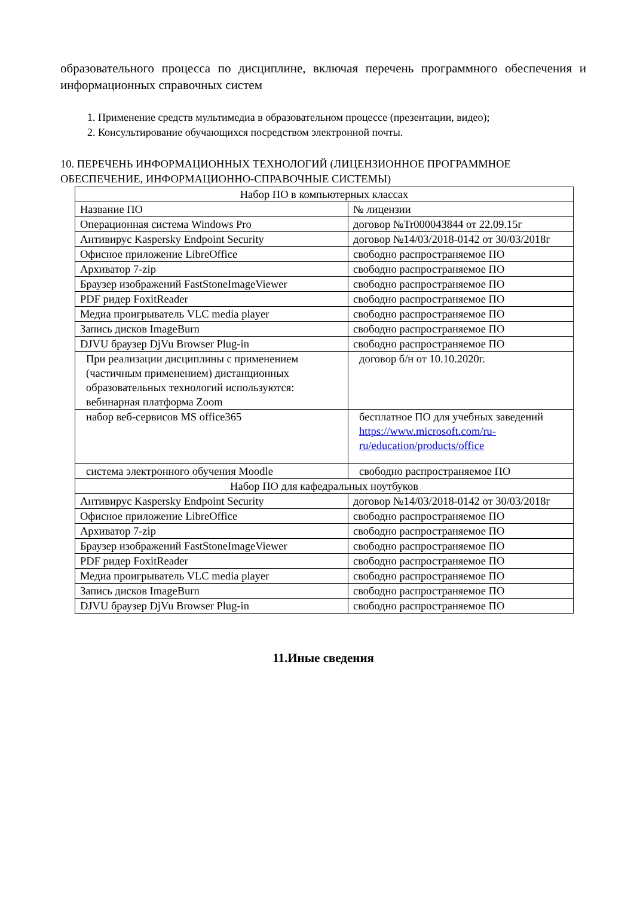образовательного процесса по дисциплине, включая перечень программного обеспечения и информационных справочных систем
1. Применение средств мультимедиа в образовательном процессе (презентации, видео);
2. Консультирование обучающихся посредством электронной почты.
10. ПЕРЕЧЕНЬ ИНФОРМАЦИОННЫХ ТЕХНОЛОГИЙ (ЛИЦЕНЗИОННОЕ ПРОГРАММНОЕ ОБЕСПЕЧЕНИЕ, ИНФОРМАЦИОННО-СПРАВОЧНЫЕ СИСТЕМЫ)
| Набор ПО в компьютерных классах | |
| Название ПО | № лицензии |
| Операционная система Windows Pro | договор №Tr000043844 от 22.09.15г |
| Антивирус Kaspersky Endpoint Security | договор №14/03/2018-0142 от 30/03/2018г |
| Офисное приложение LibreOffice | свободно распространяемое ПО |
| Архиватор 7-zip | свободно распространяемое ПО |
| Браузер изображений FastStoneImageViewer | свободно распространяемое ПО |
| PDF ридер FoxitReader | свободно распространяемое ПО |
| Медиа проигрыватель VLC media player | свободно распространяемое ПО |
| Запись дисков ImageBurn | свободно распространяемое ПО |
| DJVU браузер DjVu Browser Plug-in | свободно распространяемое ПО |
| При реализации дисциплины с применением (частичным применением) дистанционных образовательных технологий используются: вебинарная платформа Zoom | договор б/н от 10.10.2020г. |
| набор веб-сервисов MS office365 | бесплатное ПО для учебных заведений https://www.microsoft.com/ru-ru/education/products/office |
| система электронного обучения Moodle | свободно распространяемое ПО |
| Набор ПО для кафедральных ноутбуков | |
| Антивирус Kaspersky Endpoint Security | договор №14/03/2018-0142 от 30/03/2018г |
| Офисное приложение LibreOffice | свободно распространяемое ПО |
| Архиватор 7-zip | свободно распространяемое ПО |
| Браузер изображений FastStoneImageViewer | свободно распространяемое ПО |
| PDF ридер FoxitReader | свободно распространяемое ПО |
| Медиа проигрыватель VLC media player | свободно распространяемое ПО |
| Запись дисков ImageBurn | свободно распространяемое ПО |
| DJVU браузер DjVu Browser Plug-in | свободно распространяемое ПО |
11.Иные сведения